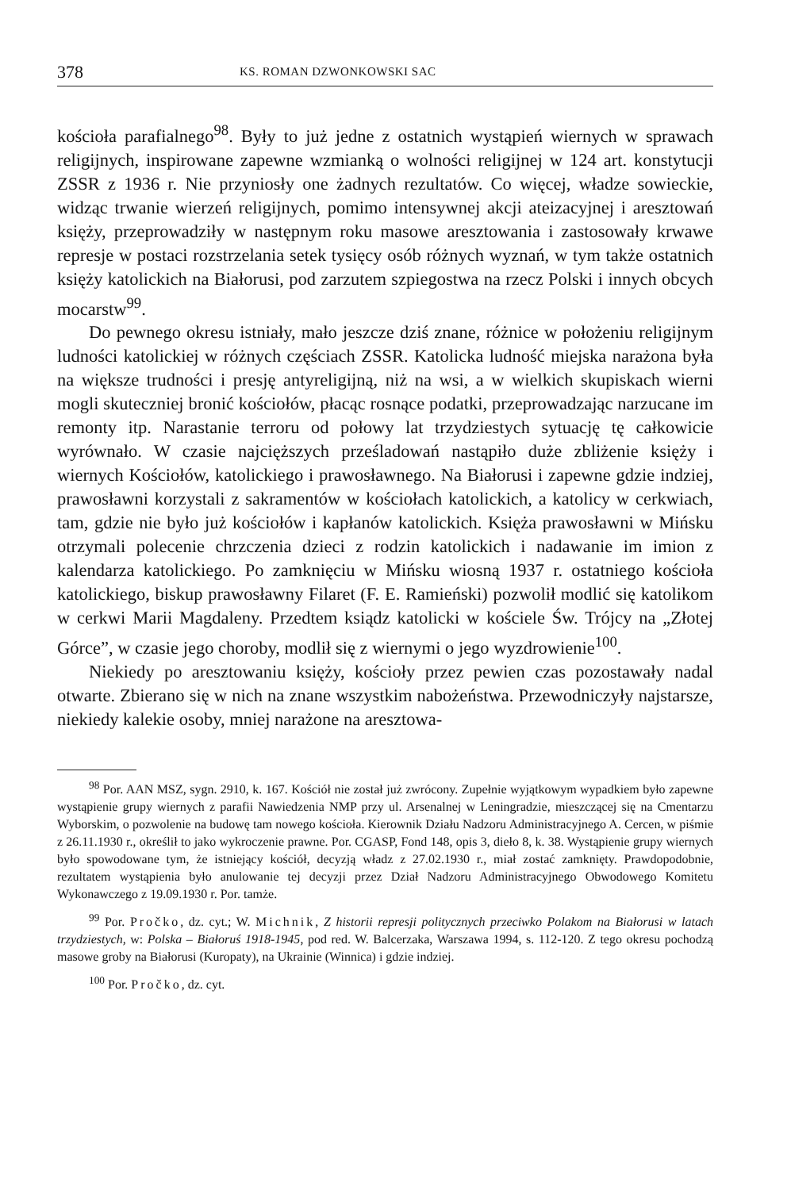378 KS. ROMAN DZWONKOWSKI SAC
kościoła parafialnego<sup>98</sup>. Były to już jedne z ostatnich wystąpień wiernych w sprawach religijnych, inspirowane zapewne wzmianką o wolności religijnej w 124 art. konstytucji ZSSR z 1936 r. Nie przyniosły one żadnych rezultatów. Co więcej, władze sowieckie, widząc trwanie wierzeń religijnych, pomimo intensywnej akcji ateizacyjnej i aresztowań księży, przeprowadziły w następnym roku masowe aresztowania i zastosowały krwawe represje w postaci rozstrzelania setek tysięcy osób różnych wyznań, w tym także ostatnich księży katolickich na Białorusi, pod zarzutem szpiegostwa na rzecz Polski i innych obcych mocarstw<sup>99</sup>.
Do pewnego okresu istniały, mało jeszcze dziś znane, różnice w położeniu religijnym ludności katolickiej w różnych częściach ZSSR. Katolicka ludność miejska narażona była na większe trudności i presję antyreligijną, niż na wsi, a w wielkich skupiskach wierni mogli skuteczniej bronić kościołów, płacąc rosnące podatki, przeprowadzając narzucane im remonty itp. Narastanie terroru od połowy lat trzydziestych sytuację tę całkowicie wyrównało. W czasie najcięższych prześladowań nastąpiło duże zbliżenie księży i wiernych Kościołów, katolickiego i prawosławnego. Na Białorusi i zapewne gdzie indziej, prawosławni korzystali z sakramentów w kościołach katolickich, a katolicy w cerkwiach, tam, gdzie nie było już kościołów i kapłanów katolickich. Księża prawosławni w Mińsku otrzymali polecenie chrzczenia dzieci z rodzin katolickich i nadawanie im imion z kalendarza katolickiego. Po zamknięciu w Mińsku wiosną 1937 r. ostatniego kościoła katolickiego, biskup prawosławny Filaret (F. E. Ramieński) pozwolił modlić się katolikom w cerkwi Marii Magdaleny. Przedtem ksiądz katolicki w kościele Św. Trójcy na „Złotej Górce”, w czasie jego choroby, modlił się z wiernymi o jego wyzdrowienie<sup>100</sup>.
Niekiedy po aresztowaniu księży, kościoły przez pewien czas pozostawały nadal otwarte. Zbierano się w nich na znane wszystkim nabożeństwa. Przewodniczyły najstarsze, niekiedy kalekie osoby, mniej narażone na aresztowa-
<sup>98</sup> Por. AAN MSZ, sygn. 2910, k. 167. Kościół nie został już zwrócony. Zupełnie wyjątkowym wypadkiem było zapewne wystąpienie grupy wiernych z parafii Nawiedzenia NMP przy ul. Arsenalnej w Leningradzie, mieszczącej się na Cmentarzu Wyborskim, o pozwolenie na budowę tam nowego kościoła. Kierownik Działu Nadzoru Administracyjnego A. Cercen, w piśmie z 26.11.1930 r., określił to jako wykroczenie prawne. Por. CGASP, Fond 148, opis 3, dieło 8, k. 38. Wystąpienie grupy wiernych było spowodowane tym, że istniejący kościół, decyzją władz z 27.02.1930 r., miał zostać zamknięty. Prawdopodobnie, rezultatem wystąpienia było anulowanie tej decyzji przez Dział Nadzoru Administracyjnego Obwodowego Komitetu Wykonawczego z 19.09.1930 r. Por. tamże.
<sup>99</sup> Por. Pročko, dz. cyt.; W. Michnik, Z historii represji politycznych przeciwko Polakom na Białorusi w latach trzydziestych, w: Polska – Białoruś 1918-1945, pod red. W. Balcerzaka, Warszawa 1994, s. 112-120. Z tego okresu pochodzą masowe groby na Białorusi (Kuropaty), na Ukrainie (Winnica) i gdzie indziej.
<sup>100</sup> Por. Pročko, dz. cyt.